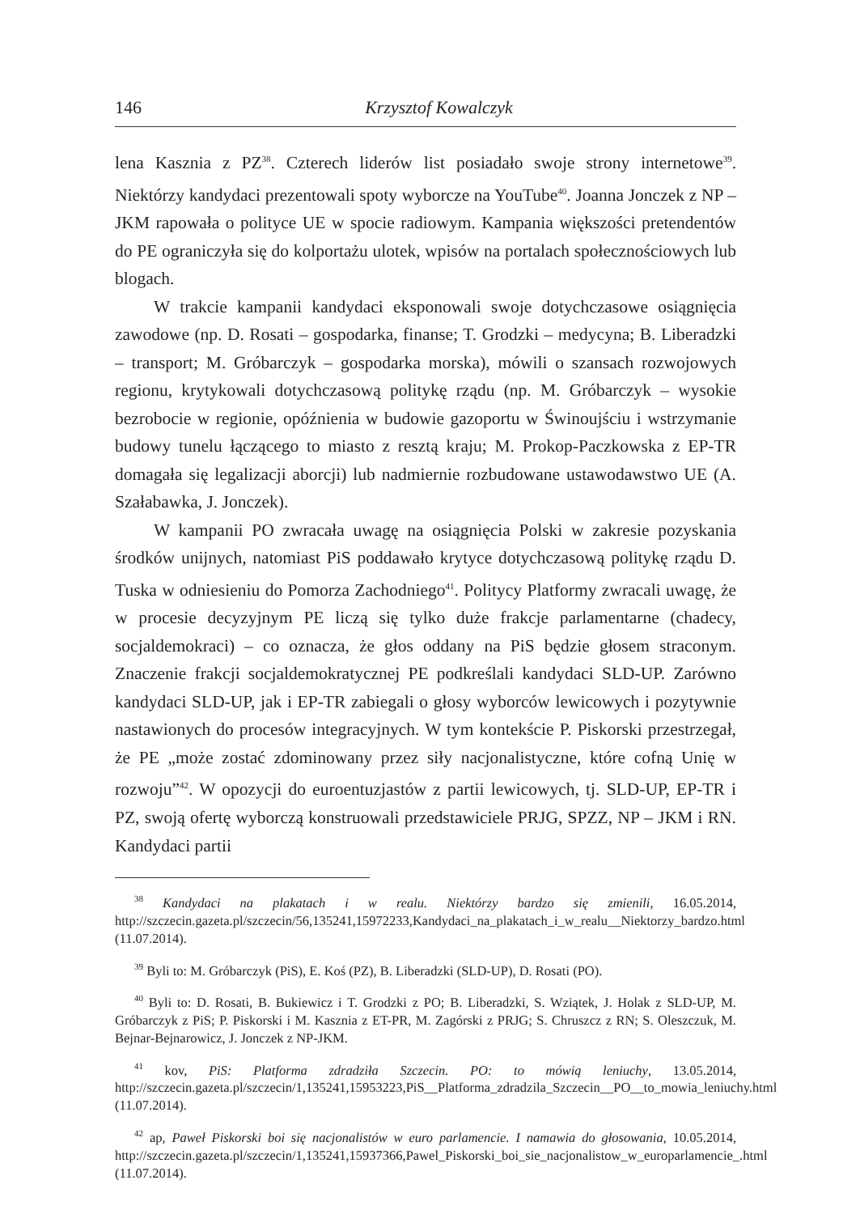146 Krzysztof Kowalczyk
lena Kasznia z PZ<sup>38</sup>. Czterech liderów list posiadało swoje strony internetowe<sup>39</sup>. Niektórzy kandydaci prezentowali spoty wyborcze na YouTube<sup>40</sup>. Joanna Jonczek z NP – JKM rapowała o polityce UE w spocie radiowym. Kampania większości pretendentów do PE ograniczyła się do kolportażu ulotek, wpisów na portalach społecznościowych lub blogach.
W trakcie kampanii kandydaci eksponowali swoje dotychczasowe osiągnięcia zawodowe (np. D. Rosati – gospodarka, finanse; T. Grodzki – medycyna; B. Liberadzki – transport; M. Gróbarczyk – gospodarka morska), mówili o szansach rozwojowych regionu, krytykowali dotychczasową politykę rządu (np. M. Gróbarczyk – wysokie bezrobocie w regionie, opóźnienia w budowie gazoportu w Świnoujściu i wstrzymanie budowy tunelu łączącego to miasto z resztą kraju; M. Prokop-Paczkowska z EP-TR domagała się legalizacji aborcji) lub nadmiernie rozbudowane ustawodawstwo UE (A. Szałabawka, J. Jonczek).
W kampanii PO zwracała uwagę na osiągnięcia Polski w zakresie pozyskania środków unijnych, natomiast PiS poddawało krytyce dotychczasową politykę rządu D. Tuska w odniesieniu do Pomorza Zachodniego<sup>41</sup>. Politycy Platformy zwracali uwagę, że w procesie decyzyjnym PE liczą się tylko duże frakcje parlamentarne (chadecy, socjaldemokraci) – co oznacza, że głos oddany na PiS będzie głosem straconym. Znaczenie frakcji socjaldemokratycznej PE podkreślali kandydaci SLD-UP. Zarówno kandydaci SLD-UP, jak i EP-TR zabiegali o głosy wyborców lewicowych i pozytywnie nastawionych do procesów integracyjnych. W tym kontekście P. Piskorski przestrzegał, że PE „może zostać zdominowany przez siły nacjonalistyczne, które cofną Unię w rozwoju”<sup>42</sup>. W opozycji do euroentuzjastów z partii lewicowych, tj. SLD-UP, EP-TR i PZ, swoją ofertę wyborczą konstruowali przedstawiciele PRJG, SPZZ, NP – JKM i RN. Kandydaci partii
<sup>38</sup> Kandydaci na plakatach i w realu. Niektórzy bardzo się zmienili, 16.05.2014, http://szczecin.gazeta.pl/szczecin/56,135241,15972233,Kandydaci_na_plakatach_i_w_realu__Niektorzy_bardzo.html (11.07.2014).
<sup>39</sup> Byli to: M. Gróbarczyk (PiS), E. Koś (PZ), B. Liberadzki (SLD-UP), D. Rosati (PO).
<sup>40</sup> Byli to: D. Rosati, B. Bukiewicz i T. Grodzki z PO; B. Liberadzki, S. Wziątek, J. Holak z SLD-UP, M. Gróbarczyk z PiS; P. Piskorski i M. Kasznia z ET-PR, M. Zagórski z PRJG; S. Chruszcz z RN; S. Oleszczuk, M. Bejnar-Bejnarowicz, J. Jonczek z NP-JKM.
<sup>41</sup> kov, PiS: Platforma zdradziła Szczecin. PO: to mówią leniuchy, 13.05.2014, http://szczecin.gazeta.pl/szczecin/1,135241,15953223,PiS__Platforma_zdradzila_Szczecin__PO__to_mowia_leniuchy.html (11.07.2014).
<sup>42</sup> ap, Paweł Piskorski boi się nacjonalistów w euro parlamencie. I namawia do głosowania, 10.05.2014, http://szczecin.gazeta.pl/szczecin/1,135241,15937366,Pawel_Piskorski_boi_sie_nacjonalistow_w_europarlamencie_.html (11.07.2014).